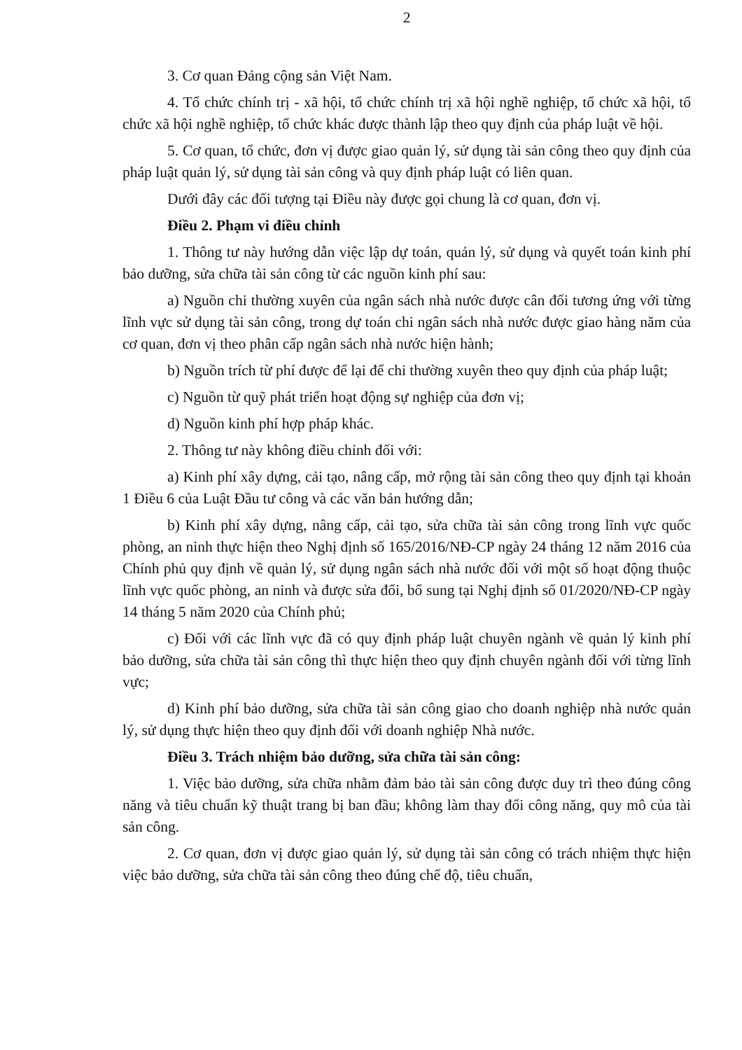2
3. Cơ quan Đảng cộng sản Việt Nam.
4. Tổ chức chính trị - xã hội, tổ chức chính trị xã hội nghề nghiệp, tổ chức xã hội, tổ chức xã hội nghề nghiệp, tổ chức khác được thành lập theo quy định của pháp luật về hội.
5. Cơ quan, tổ chức, đơn vị được giao quản lý, sử dụng tài sản công theo quy định của pháp luật quản lý, sử dụng tài sản công và quy định pháp luật có liên quan.
Dưới đây các đối tượng tại Điều này được gọi chung là cơ quan, đơn vị.
Điều 2. Phạm vi điều chỉnh
1. Thông tư này hướng dẫn việc lập dự toán, quản lý, sử dụng và quyết toán kinh phí bảo dưỡng, sửa chữa tài sản công từ các nguồn kinh phí sau:
a) Nguồn chi thường xuyên của ngân sách nhà nước được cân đối tương ứng với từng lĩnh vực sử dụng tài sản công, trong dự toán chi ngân sách nhà nước được giao hàng năm của cơ quan, đơn vị theo phân cấp ngân sách nhà nước hiện hành;
b) Nguồn trích từ phí được để lại để chi thường xuyên theo quy định của pháp luật;
c) Nguồn từ quỹ phát triển hoạt động sự nghiệp của đơn vị;
d) Nguồn kinh phí hợp pháp khác.
2. Thông tư này không điều chỉnh đối với:
a) Kinh phí xây dựng, cải tạo, nâng cấp, mở rộng tài sản công theo quy định tại khoản 1 Điều 6 của Luật Đầu tư công và các văn bản hướng dẫn;
b) Kinh phí xây dựng, nâng cấp, cải tạo, sửa chữa tài sản công trong lĩnh vực quốc phòng, an ninh thực hiện theo Nghị định số 165/2016/NĐ-CP ngày 24 tháng 12 năm 2016 của Chính phủ quy định về quản lý, sử dụng ngân sách nhà nước đối với một số hoạt động thuộc lĩnh vực quốc phòng, an ninh và được sửa đổi, bổ sung tại Nghị định số 01/2020/NĐ-CP ngày 14 tháng 5 năm 2020 của Chính phủ;
c) Đối với các lĩnh vực đã có quy định pháp luật chuyên ngành về quản lý kinh phí bảo dưỡng, sửa chữa tài sản công thì thực hiện theo quy định chuyên ngành đối với từng lĩnh vực;
d) Kinh phí bảo dưỡng, sửa chữa tài sản công giao cho doanh nghiệp nhà nước quản lý, sử dụng thực hiện theo quy định đối với doanh nghiệp Nhà nước.
Điều 3. Trách nhiệm bảo dưỡng, sửa chữa tài sản công:
1. Việc bảo dưỡng, sửa chữa nhằm đảm bảo tài sản công được duy trì theo đúng công năng và tiêu chuẩn kỹ thuật trang bị ban đầu; không làm thay đổi công năng, quy mô của tài sản công.
2. Cơ quan, đơn vị được giao quản lý, sử dụng tài sản công có trách nhiệm thực hiện việc bảo dưỡng, sửa chữa tài sản công theo đúng chế độ, tiêu chuẩn,